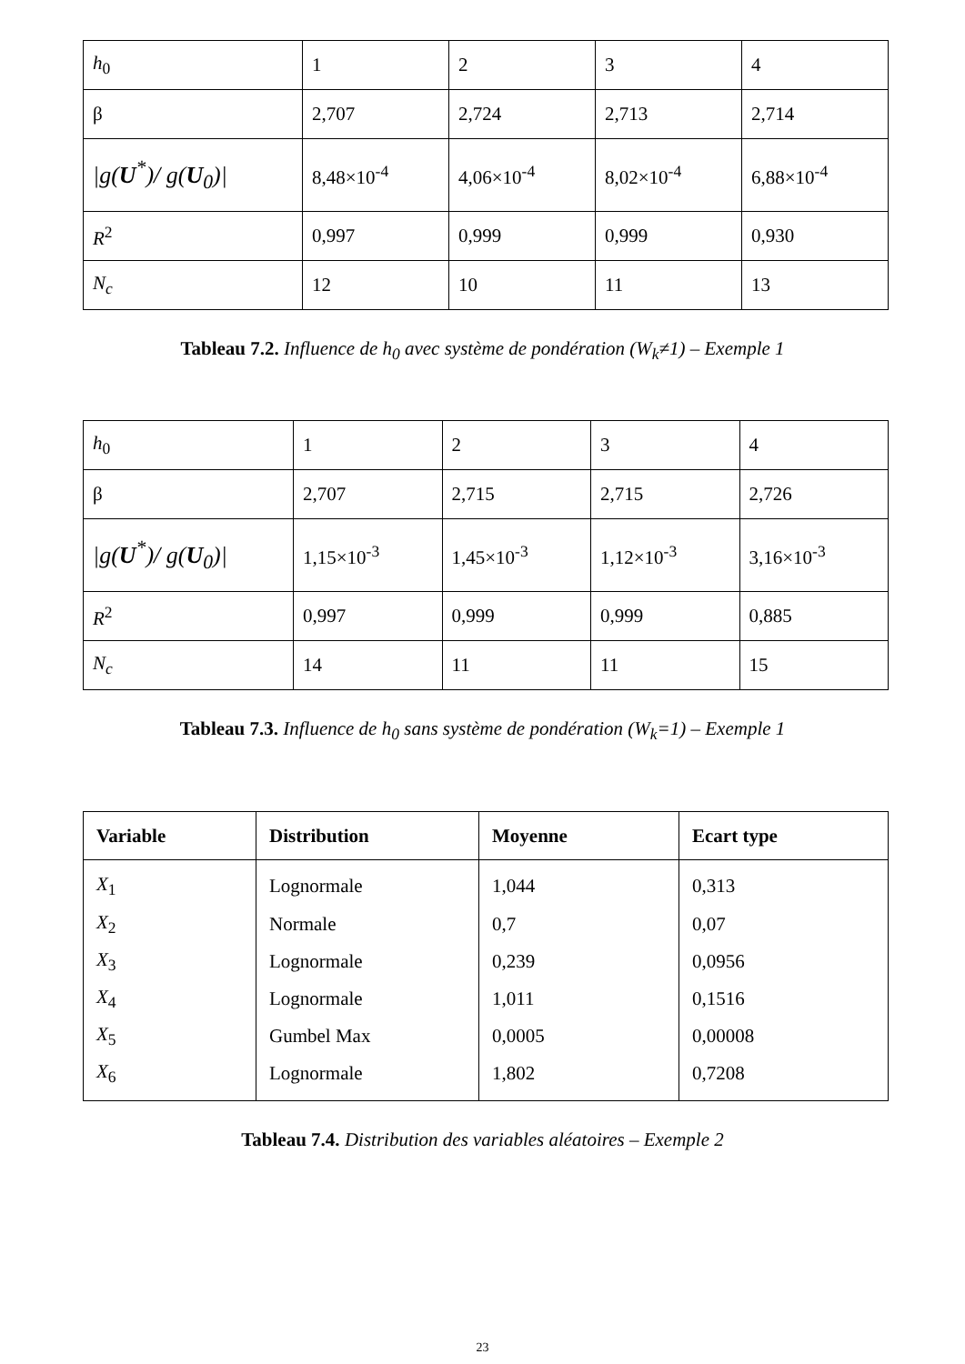| h<sub>0</sub> | 1 | 2 | 3 | 4 |
| β | 2,707 | 2,724 | 2,713 | 2,714 |
| /g( U<sup>*</sup>)/ g( U<sub>0</sub>)/ | 8,48×10<sup>-4</sup> | 4,06×10<sup>-4</sup> | 8,02×10<sup>-4</sup> | 6,88×10<sup>-4</sup> |
| R<sup>2</sup> | 0,997 | 0,999 | 0,999 | 0,930 |
| N<sub>c</sub> | 12 | 10 | 11 | 13 |
Tableau 7.2. Influence de h<sub>0</sub> avec système de pondération (W<sub>k</sub>≠1) – Exemple 1
| h<sub>0</sub> | 1 | 2 | 3 | 4 |
| β | 2,707 | 2,715 | 2,715 | 2,726 |
| /g( U<sup>*</sup>)/ g( U<sub>0</sub>)/ | 1,15×10<sup>-3</sup> | 1,45×10<sup>-3</sup> | 1,12×10<sup>-3</sup> | 3,16×10<sup>-3</sup> |
| R<sup>2</sup> | 0,997 | 0,999 | 0,999 | 0,885 |
| N<sub>c</sub> | 14 | 11 | 11 | 15 |
Tableau 7.3. Influence de h<sub>0</sub> sans système de pondération (W<sub>k</sub>=1) – Exemple 1
| Variable | Distribution | Moyenne | Ecart type |
| --- | --- | --- | --- |
| X<sub>1</sub> | Lognormale | 1,044 | 0,313 |
| X<sub>2</sub> | Normale | 0,7 | 0,07 |
| X<sub>3</sub> | Lognormale | 0,239 | 0,0956 |
| X<sub>4</sub> | Lognormale | 1,011 | 0,1516 |
| X<sub>5</sub> | Gumbel Max | 0,0005 | 0,00008 |
| X<sub>6</sub> | Lognormale | 1,802 | 0,7208 |
Tableau 7.4. Distribution des variables aléatoires – Exemple 2
23